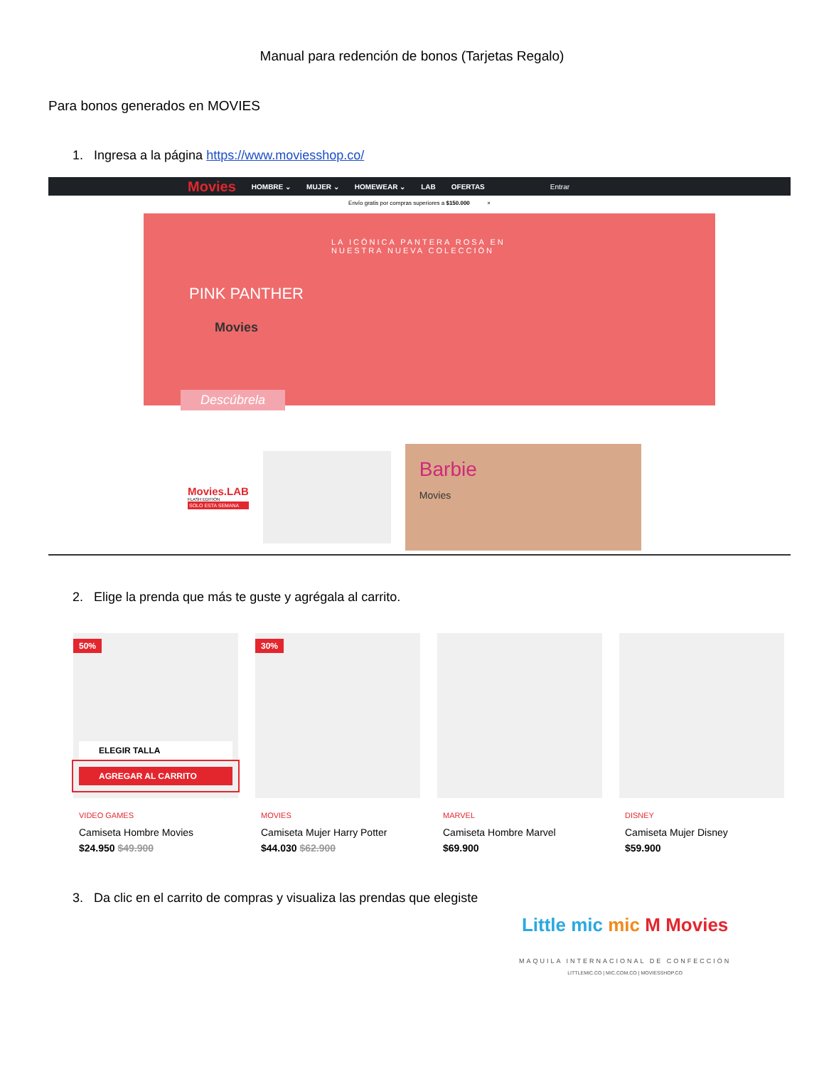Manual para redención de bonos (Tarjetas Regalo)
Para bonos generados en MOVIES
1. Ingresa a la página https://www.moviesshop.co/
Movies HOMBRE ⌄ MUJER ⌄ HOMEWEAR ⌄ LAB OFERTAS Entrar
Envío gratis por compras superiores a $150.000 ×
LA ICÓNICA PANTERA ROSA EN
NUESTRA NUEVA COLECCIÓN
PINK PANTHER
Movies
Descúbrela
Movies.LAB
FLASH EDITION
SOLO ESTA SEMANA
Barbie
Movies
2. Elige la prenda que más te guste y agrégala al carrito.
50%
ELEGIR TALLA
AGREGAR AL CARRITO
VIDEO GAMES
Camiseta Hombre Movies
$24.950 $49.900
30%
MOVIES
Camiseta Mujer Harry Potter
$44.030 $62.900
MARVEL
Camiseta Hombre Marvel
$69.900
DISNEY
Camiseta Mujer Disney
$59.900
3. Da clic en el carrito de compras y visualiza las prendas que elegiste
Little mic mic M Movies
MAQUILA INTERNACIONAL DE CONFECCIÓN
LITTLEMIC.CO | MIC.COM.CO | MOVIESSHOP.CO